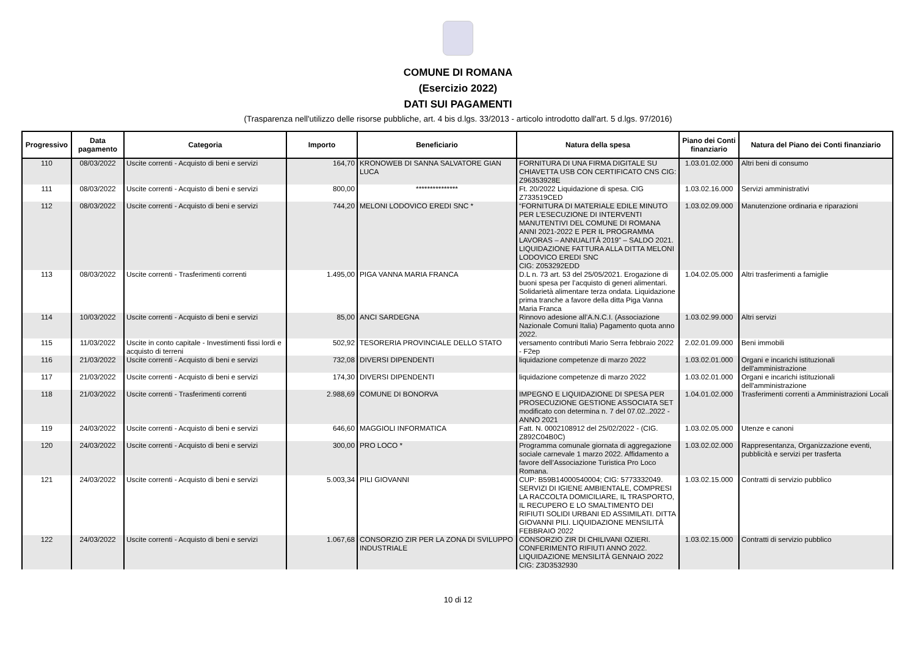COMUNE DI ROMANA
(Esercizio 2022)
DATI SUI PAGAMENTI
(Trasparenza nell'utilizzo delle risorse pubbliche, art. 4 bis d.lgs. 33/2013 - articolo introdotto dall'art. 5 d.lgs. 97/2016)
| Progressivo | Data pagamento | Categoria | Importo | Beneficiario | Natura della spesa | Piano dei Conti finanziario | Natura del Piano dei Conti finanziario |
| --- | --- | --- | --- | --- | --- | --- | --- |
| 110 | 08/03/2022 | Uscite correnti - Acquisto di beni e servizi | 164,70 | KRONOWEB DI SANNA SALVATORE GIAN LUCA | FORNITURA DI UNA FIRMA DIGITALE SU CHIAVETTA USB CON CERTIFICATO CNS CIG: Z96353928E | 1.03.01.02.000 | Altri beni di consumo |
| 111 | 08/03/2022 | Uscite correnti - Acquisto di beni e servizi | 800,00 | *************** | Ft. 20/2022 Liquidazione di spesa. CIG Z733519CED | 1.03.02.16.000 | Servizi amministrativi |
| 112 | 08/03/2022 | Uscite correnti - Acquisto di beni e servizi | 744,20 | MELONI LODOVICO EREDI SNC * | “FORNITURA DI MATERIALE EDILE MINUTO PER L’ESECUZIONE DI INTERVENTI MANUTENTIVI DEL COMUNE DI ROMANA ANNI 2021-2022 E PER IL PROGRAMMA LAVORAS – ANNUALITÀ 2019” – SALDO 2021. LIQUIDAZIONE FATTURA ALLA DITTA MELONI LODOVICO EREDI SNC CIG: Z053292EDD | 1.03.02.09.000 | Manutenzione ordinaria e riparazioni |
| 113 | 08/03/2022 | Uscite correnti - Trasferimenti correnti | 1.495,00 | PIGA VANNA MARIA FRANCA | D.L n. 73 art. 53 del 25/05/2021. Erogazione di buoni spesa per l’acquisto di generi alimentari. Solidarietà alimentare terza ondata. Liquidazione prima tranche a favore della ditta Piga Vanna Maria Franca | 1.04.02.05.000 | Altri trasferimenti a famiglie |
| 114 | 10/03/2022 | Uscite correnti - Acquisto di beni e servizi | 85,00 | ANCI SARDEGNA | Rinnovo adesione all’A.N.C.I. (Associazione Nazionale Comuni Italia) Pagamento quota anno 2022. | 1.03.02.99.000 | Altri servizi |
| 115 | 11/03/2022 | Uscite in conto capitale - Investimenti fissi lordi e acquisto di terreni | 502,92 | TESORERIA PROVINCIALE DELLO STATO | versamento contributi Mario Serra febbraio 2022 - F2ep | 2.02.01.09.000 | Beni immobili |
| 116 | 21/03/2022 | Uscite correnti - Acquisto di beni e servizi | 732,08 | DIVERSI DIPENDENTI | liquidazione competenze di marzo 2022 | 1.03.02.01.000 | Organi e incarichi istituzionali dell'amministrazione |
| 117 | 21/03/2022 | Uscite correnti - Acquisto di beni e servizi | 174,30 | DIVERSI DIPENDENTI | liquidazione competenze di marzo 2022 | 1.03.02.01.000 | Organi e incarichi istituzionali dell'amministrazione |
| 118 | 21/03/2022 | Uscite correnti - Trasferimenti correnti | 2.988,69 | COMUNE DI BONORVA | IMPEGNO E LIQUIDAZIONE DI SPESA PER PROSECUZIONE GESTIONE ASSOCIATA SET modificato con determina n. 7 del 07.02..2022 - ANNO 2021 | 1.04.01.02.000 | Trasferimenti correnti a Amministrazioni Locali |
| 119 | 24/03/2022 | Uscite correnti - Acquisto di beni e servizi | 646,60 | MAGGIOLI INFORMATICA | Fatt. N. 0002108912 del 25/02/2022 - (CIG. Z892C04B0C) | 1.03.02.05.000 | Utenze e canoni |
| 120 | 24/03/2022 | Uscite correnti - Acquisto di beni e servizi | 300,00 | PRO LOCO * | Programma comunale giornata di aggregazione sociale carnevale 1 marzo 2022. Affidamento a favore dell’Associazione Turistica Pro Loco Romana. | 1.03.02.02.000 | Rappresentanza, Organizzazione eventi, pubblicità e servizi per trasferta |
| 121 | 24/03/2022 | Uscite correnti - Acquisto di beni e servizi | 5.003,34 | PILI GIOVANNI | CUP: B59B14000540004; CIG: 5773332049. SERVIZI DI IGIENE AMBIENTALE, COMPRESI LA RACCOLTA DOMICILIARE, IL TRASPORTO, IL RECUPERO E LO SMALTIMENTO DEI RIFIUTI SOLIDI URBANI ED ASSIMILATI. DITTA GIOVANNI PILI. LIQUIDAZIONE MENSILITÀ FEBBRAIO 2022 | 1.03.02.15.000 | Contratti di servizio pubblico |
| 122 | 24/03/2022 | Uscite correnti - Acquisto di beni e servizi | 1.067,68 | CONSORZIO ZIR PER LA ZONA DI SVILUPPO INDUSTRIALE | CONSORZIO ZIR DI CHILIVANI OZIERI. CONFERIMENTO RIFIUTI ANNO 2022. LIQUIDAZIONE MENSILITÀ GENNAIO 2022 CIG: Z3D3532930 | 1.03.02.15.000 | Contratti di servizio pubblico |
10 di 12